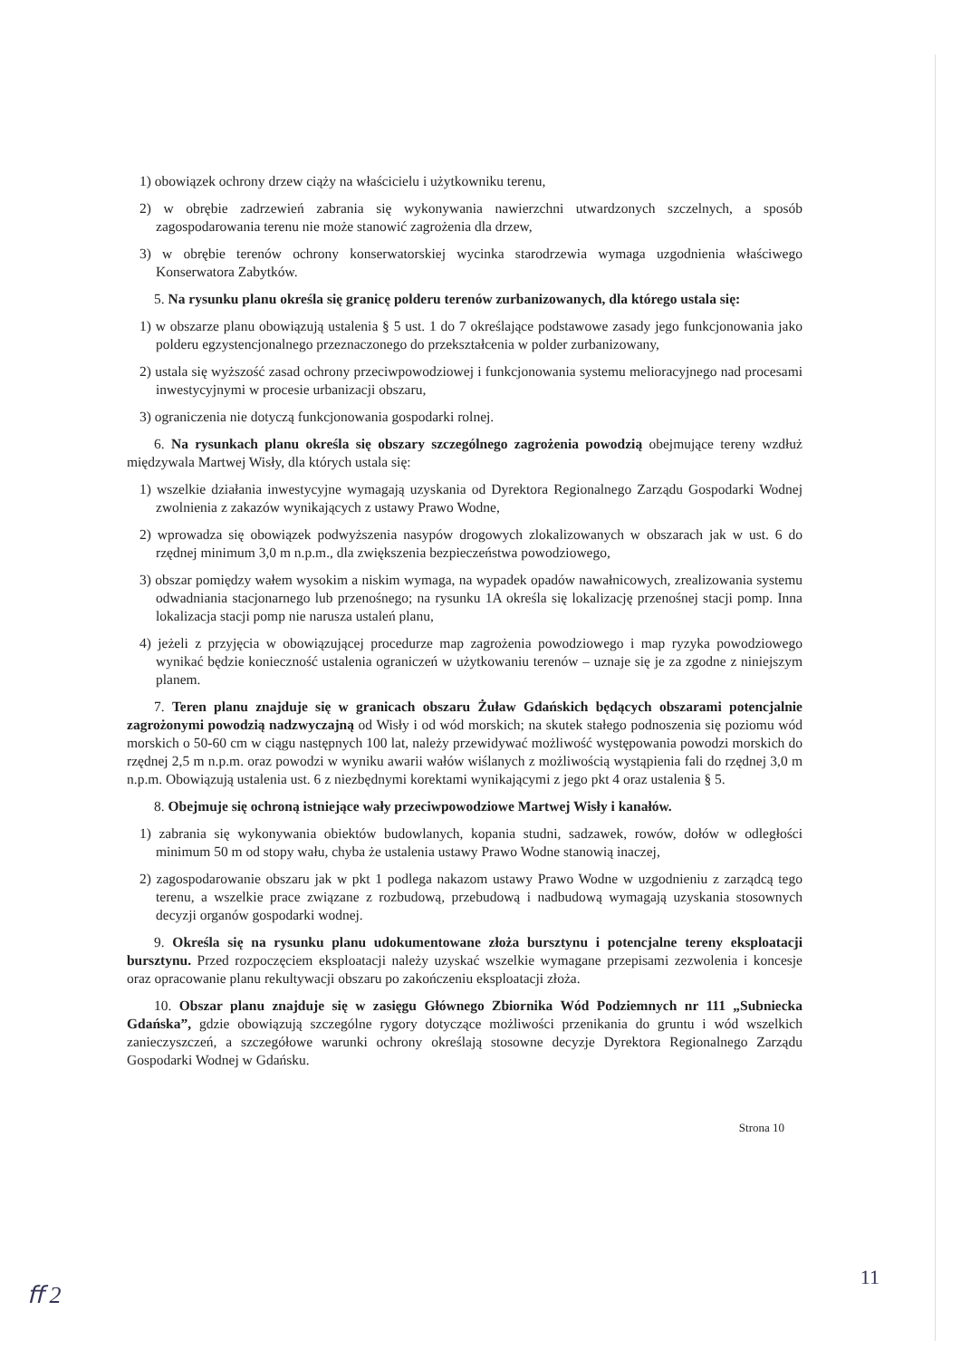1) obowiązek ochrony drzew ciąży na właścicielu i użytkowniku terenu,
2) w obrębie zadrzewień zabrania się wykonywania nawierzchni utwardzonych szczelnych, a sposób zagospodarowania terenu nie może stanowić zagrożenia dla drzew,
3) w obrębie terenów ochrony konserwatorskiej wycinka starodrzewia wymaga uzgodnienia właściwego Konserwatora Zabytków.
5. Na rysunku planu określa się granicę polderu terenów zurbanizowanych, dla którego ustala się:
1) w obszarze planu obowiązują ustalenia § 5 ust. 1 do 7 określające podstawowe zasady jego funkcjonowania jako polderu egzystencjonalnego przeznaczonego do przekształcenia w polder zurbanizowany,
2) ustala się wyższość zasad ochrony przeciwpowodziowej i funkcjonowania systemu melioracyjnego nad procesami inwestycyjnymi w procesie urbanizacji obszaru,
3) ograniczenia nie dotyczą funkcjonowania gospodarki rolnej.
6. Na rysunkach planu określa się obszary szczególnego zagrożenia powodzią obejmujące tereny wzdłuż międzywala Martwej Wisły, dla których ustala się:
1) wszelkie działania inwestycyjne wymagają uzyskania od Dyrektora Regionalnego Zarządu Gospodarki Wodnej zwolnienia z zakazów wynikających z ustawy Prawo Wodne,
2) wprowadza się obowiązek podwyższenia nasypów drogowych zlokalizowanych w obszarach jak w ust. 6 do rzędnej minimum 3,0 m n.p.m., dla zwiększenia bezpieczeństwa powodziowego,
3) obszar pomiędzy wałem wysokim a niskim wymaga, na wypadek opadów nawałnicowych, zrealizowania systemu odwadniania stacjonarnego lub przenośnego; na rysunku 1A określa się lokalizację przenośnej stacji pomp. Inna lokalizacja stacji pomp nie narusza ustaleń planu,
4) jeżeli z przyjęcia w obowiązującej procedurze map zagrożenia powodziowego i map ryzyka powodziowego wynikać będzie konieczność ustalenia ograniczeń w użytkowaniu terenów – uznaje się je za zgodne z niniejszym planem.
7. Teren planu znajduje się w granicach obszaru Żuław Gdańskich będących obszarami potencjalnie zagrożonymi powodzią nadzwyczajną od Wisły i od wód morskich; na skutek stałego podnoszenia się poziomu wód morskich o 50-60 cm w ciągu następnych 100 lat, należy przewidywać możliwość występowania powodzi morskich do rzędnej 2,5 m n.p.m. oraz powodzi w wyniku awarii wałów wiślanych z możliwością wystąpienia fali do rzędnej 3,0 m n.p.m. Obowiązują ustalenia ust. 6 z niezbędnymi korektami wynikającymi z jego pkt 4 oraz ustalenia § 5.
8. Obejmuje się ochroną istniejące wały przeciwpowodziowe Martwej Wisły i kanałów.
1) zabrania się wykonywania obiektów budowlanych, kopania studni, sadzawek, rowów, dołów w odległości minimum 50 m od stopy wału, chyba że ustalenia ustawy Prawo Wodne stanowią inaczej,
2) zagospodarowanie obszaru jak w pkt 1 podlega nakazom ustawy Prawo Wodne w uzgodnieniu z zarządcą tego terenu, a wszelkie prace związane z rozbudową, przebudową i nadbudową wymagają uzyskania stosownych decyzji organów gospodarki wodnej.
9. Określa się na rysunku planu udokumentowane złoża bursztynu i potencjalne tereny eksploatacji bursztynu. Przed rozpoczęciem eksploatacji należy uzyskać wszelkie wymagane przepisami zezwolenia i koncesje oraz opracowanie planu rekultywacji obszaru po zakończeniu eksploatacji złoża.
10. Obszar planu znajduje się w zasięgu Głównego Zbiornika Wód Podziemnych nr 111 „Subniecka Gdańska”, gdzie obowiązują szczególne rygory dotyczące możliwości przenikania do gruntu i wód wszelkich zanieczyszczeń, a szczegółowe warunki ochrony określają stosowne decyzje Dyrektora Regionalnego Zarządu Gospodarki Wodnej w Gdańsku.
Strona 10
ﬀ 2
11